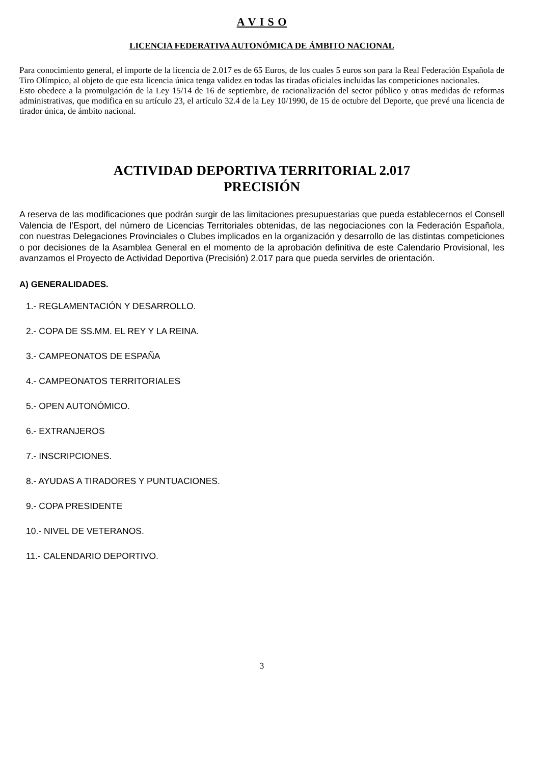A V I S O
LICENCIA FEDERATIVA AUTONÓMICA DE ÁMBITO NACIONAL
Para conocimiento general, el importe de la licencia de 2.017 es de 65 Euros, de los cuales 5 euros son para la Real Federación Española de Tiro Olímpico, al objeto de que esta licencia única tenga validez en todas las tiradas oficiales incluidas las competiciones nacionales.
Esto obedece a la promulgación de la Ley 15/14 de 16 de septiembre, de racionalización del sector público y otras medidas de reformas administrativas, que modifica en su artículo 23, el artículo 32.4 de la Ley 10/1990, de 15 de octubre del Deporte, que prevé una licencia de tirador única, de ámbito nacional.
ACTIVIDAD DEPORTIVA TERRITORIAL 2.017
PRECISIÓN
A reserva de las modificaciones que podrán surgir de las limitaciones presupuestarias que pueda establecernos el Consell Valencia de l’Esport, del número de Licencias Territoriales obtenidas, de las negociaciones con la Federación Española, con nuestras Delegaciones Provinciales o Clubes implicados en la organización y desarrollo de las distintas competiciones o por decisiones de la Asamblea General en el momento de la aprobación definitiva de este Calendario Provisional, les avanzamos el Proyecto de Actividad Deportiva (Precisión) 2.017 para que pueda servirles de orientación.
A) GENERALIDADES.
1.- REGLAMENTACIÓN Y DESARROLLO.
2.- COPA DE SS.MM. EL REY Y LA REINA.
3.- CAMPEONATOS DE ESPAÑA
4.- CAMPEONATOS TERRITORIALES
5.- OPEN AUTONÓMICO.
6.- EXTRANJEROS
7.- INSCRIPCIONES.
8.- AYUDAS A TIRADORES Y PUNTUACIONES.
9.- COPA PRESIDENTE
10.- NIVEL DE VETERANOS.
11.- CALENDARIO DEPORTIVO.
3